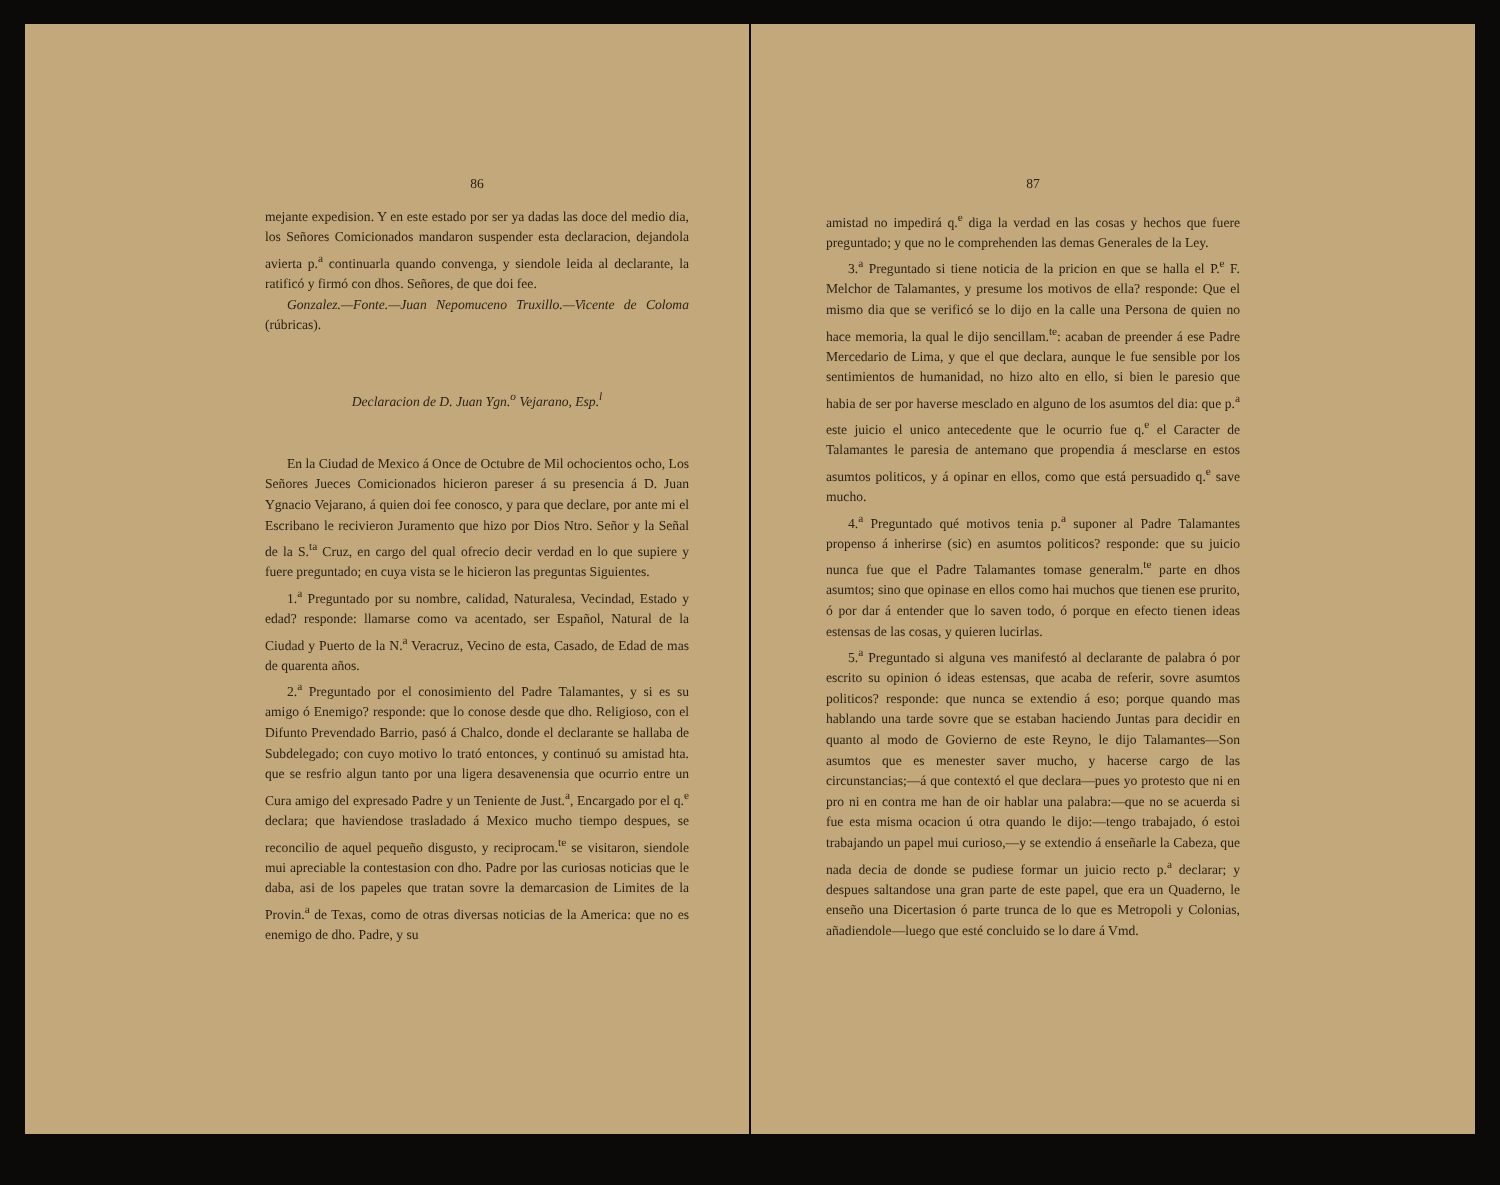86
mejante expedision. Y en este estado por ser ya dadas las doce del medio dia, los Señores Comicionados mandaron suspender esta declaracion, dejandola avierta p.<sup>a</sup> continuarla quando convenga, y siendole leida al declarante, la ratificó y firmó con dhos. Señores, de que doi fee.
Gonzalez.—Fonte.—Juan Nepomuceno Truxillo.—Vicente de Coloma (rúbricas).
Declaracion de D. Juan Ygn.<sup>o</sup> Vejarano, Esp.<sup>l</sup>
En la Ciudad de Mexico á Once de Octubre de Mil ochocientos ocho, Los Señores Jueces Comicionados hicieron pareser á su presencia á D. Juan Ygnacio Vejarano, á quien doi fee conosco, y para que declare, por ante mi el Escribano le recivieron Juramento que hizo por Dios Ntro. Señor y la Señal de la S.<sup>ta</sup> Cruz, en cargo del qual ofrecio decir verdad en lo que supiere y fuere preguntado; en cuya vista se le hicieron las preguntas Siguientes.
1.<sup>a</sup> Preguntado por su nombre, calidad, Naturalesa, Vecindad, Estado y edad? responde: llamarse como va acentado, ser Español, Natural de la Ciudad y Puerto de la N.<sup>a</sup> Veracruz, Vecino de esta, Casado, de Edad de mas de quarenta años.
2.<sup>a</sup> Preguntado por el conosimiento del Padre Talamantes, y si es su amigo ó Enemigo? responde: que lo conose desde que dho. Religioso, con el Difunto Prevendado Barrio, pasó á Chalco, donde el declarante se hallaba de Subdelegado; con cuyo motivo lo trató entonces, y continuó su amistad hta. que se resfrio algun tanto por una ligera desavenensia que ocurrio entre un Cura amigo del expresado Padre y un Teniente de Just.<sup>a</sup>, Encargado por el q.<sup>e</sup> declara; que haviendose trasladado á Mexico mucho tiempo despues, se reconcilio de aquel pequeño disgusto, y reciprocam.<sup>te</sup> se visitaron, siendole mui apreciable la contestasion con dho. Padre por las curiosas noticias que le daba, asi de los papeles que tratan sovre la demarcasion de Limites de la Provin.<sup>a</sup> de Texas, como de otras diversas noticias de la America: que no es enemigo de dho. Padre, y su
87
amistad no impedirá q.<sup>e</sup> diga la verdad en las cosas y hechos que fuere preguntado; y que no le comprehenden las demas Generales de la Ley.
3.<sup>a</sup> Preguntado si tiene noticia de la pricion en que se halla el P.<sup>e</sup> F. Melchor de Talamantes, y presume los motivos de ella? responde: Que el mismo dia que se verificó se lo dijo en la calle una Persona de quien no hace memoria, la qual le dijo sencillam.<sup>te</sup>: acaban de preender á ese Padre Mercedario de Lima, y que el que declara, aunque le fue sensible por los sentimientos de humanidad, no hizo alto en ello, si bien le paresio que habia de ser por haverse mesclado en alguno de los asumtos del dia: que p.<sup>a</sup> este juicio el unico antecedente que le ocurrio fue q.<sup>e</sup> el Caracter de Talamantes le paresia de antemano que propendia á mesclarse en estos asumtos politicos, y á opinar en ellos, como que está persuadido q.<sup>e</sup> save mucho.
4.<sup>a</sup> Preguntado qué motivos tenia p.<sup>a</sup> suponer al Padre Talamantes propenso á inherirse (sic) en asumtos politicos? responde: que su juicio nunca fue que el Padre Talamantes tomase generalm.<sup>te</sup> parte en dhos asumtos; sino que opinase en ellos como hai muchos que tienen ese prurito, ó por dar á entender que lo saven todo, ó porque en efecto tienen ideas estensas de las cosas, y quieren lucirlas.
5.<sup>a</sup> Preguntado si alguna ves manifestó al declarante de palabra ó por escrito su opinion ó ideas estensas, que acaba de referir, sovre asumtos politicos? responde: que nunca se extendio á eso; porque quando mas hablando una tarde sovre que se estaban haciendo Juntas para decidir en quanto al modo de Govierno de este Reyno, le dijo Talamantes—Son asumtos que es menester saver mucho, y hacerse cargo de las circunstancias;—á que contextó el que declara—pues yo protesto que ni en pro ni en contra me han de oir hablar una palabra:—que no se acuerda si fue esta misma ocacion ú otra quando le dijo:—tengo trabajado, ó estoi trabajando un papel mui curioso,—y se extendio á enseñarle la Cabeza, que nada decia de donde se pudiese formar un juicio recto p.<sup>a</sup> declarar; y despues saltandose una gran parte de este papel, que era un Quaderno, le enseño una Dicertasion ó parte trunca de lo que es Metropoli y Colonias, añadiendole—luego que esté concluido se lo dare á Vmd.